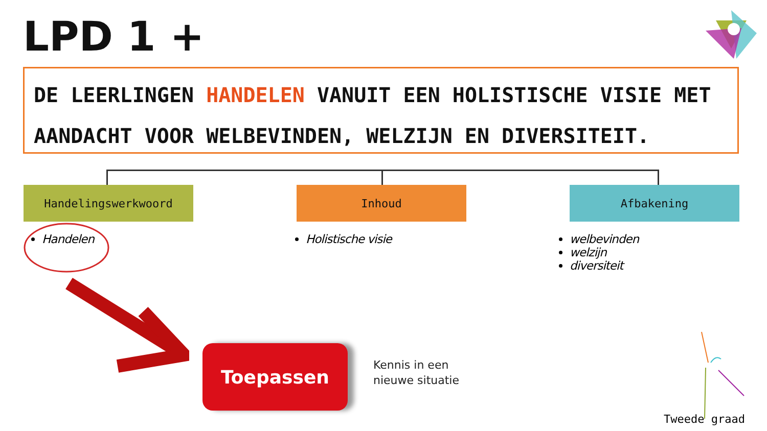LPD 1 +
DE LEERLINGEN HANDELEN VANUIT EEN HOLISTISCHE VISIE MET AANDACHT VOOR WELBEVINDEN, WELZIJN EN DIVERSITEIT.
Handelingswerkwoord Inhoud Afbakening
Handelen Holistische visie welbevinden
welzijn
diversiteit
Toepassen
Kennis in een
nieuwe situatie
Tweede graad